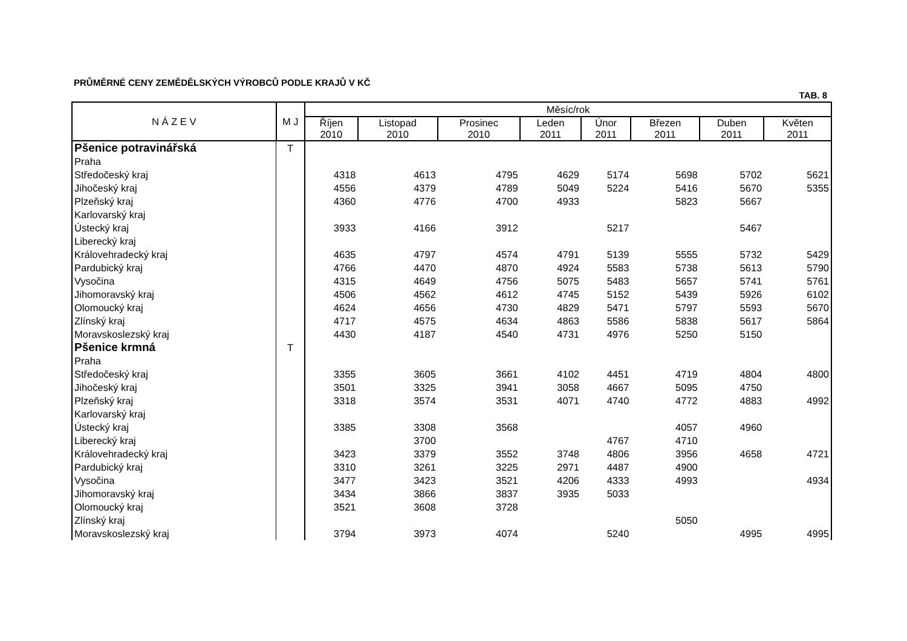PRŮMĚRNÉ CENY ZEMĚDĚLSKÝCH VÝROBCŮ PODLE KRAJŮ V KČ
TAB. 8
| N Á Z E V | M J | Měsíc/rok | | | | | | | |
| --- | --- | --- | --- | --- | --- | --- | --- | --- | --- |
| | | Říjen 2010 | Listopad 2010 | Prosinec 2010 | Leden 2011 | Únor 2011 | Březen 2011 | Duben 2011 | Květen 2011 |
| Pšenice potravinářská | T | | | | | | | | |
| Praha | | | | | | | | | |
| Středočeský kraj | | 4318 | 4613 | 4795 | 4629 | 5174 | 5698 | 5702 | 5621 |
| Jihočeský kraj | | 4556 | 4379 | 4789 | 5049 | 5224 | 5416 | 5670 | 5355 |
| Plzeňský kraj | | 4360 | 4776 | 4700 | 4933 | | 5823 | 5667 | |
| Karlovarský kraj | | | | | | | | | |
| Ústecký kraj | | 3933 | 4166 | 3912 | | 5217 | | 5467 | |
| Liberecký kraj | | | | | | | | | |
| Královehradecký kraj | | 4635 | 4797 | 4574 | 4791 | 5139 | 5555 | 5732 | 5429 |
| Pardubický kraj | | 4766 | 4470 | 4870 | 4924 | 5583 | 5738 | 5613 | 5790 |
| Vysočina | | 4315 | 4649 | 4756 | 5075 | 5483 | 5657 | 5741 | 5761 |
| Jihomoravský kraj | | 4506 | 4562 | 4612 | 4745 | 5152 | 5439 | 5926 | 6102 |
| Olomoucký kraj | | 4624 | 4656 | 4730 | 4829 | 5471 | 5797 | 5593 | 5670 |
| Zlínský kraj | | 4717 | 4575 | 4634 | 4863 | 5586 | 5838 | 5617 | 5864 |
| Moravskoslezský kraj | | 4430 | 4187 | 4540 | 4731 | 4976 | 5250 | 5150 | |
| Pšenice krmná | T | | | | | | | | |
| Praha | | | | | | | | | |
| Středočeský kraj | | 3355 | 3605 | 3661 | 4102 | 4451 | 4719 | 4804 | 4800 |
| Jihočeský kraj | | 3501 | 3325 | 3941 | 3058 | 4667 | 5095 | 4750 | |
| Plzeňský kraj | | 3318 | 3574 | 3531 | 4071 | 4740 | 4772 | 4883 | 4992 |
| Karlovarský kraj | | | | | | | | | |
| Ústecký kraj | | 3385 | 3308 | 3568 | | | 4057 | 4960 | |
| Liberecký kraj | | | 3700 | | | 4767 | 4710 | | |
| Královehradecký kraj | | 3423 | 3379 | 3552 | 3748 | 4806 | 3956 | 4658 | 4721 |
| Pardubický kraj | | 3310 | 3261 | 3225 | 2971 | 4487 | 4900 | | |
| Vysočina | | 3477 | 3423 | 3521 | 4206 | 4333 | 4993 | | 4934 |
| Jihomoravský kraj | | 3434 | 3866 | 3837 | 3935 | 5033 | | | |
| Olomoucký kraj | | 3521 | 3608 | 3728 | | | | | |
| Zlínský kraj | | | | | | | 5050 | | |
| Moravskoslezský kraj | | 3794 | 3973 | 4074 | | 5240 | | 4995 | 4995 |